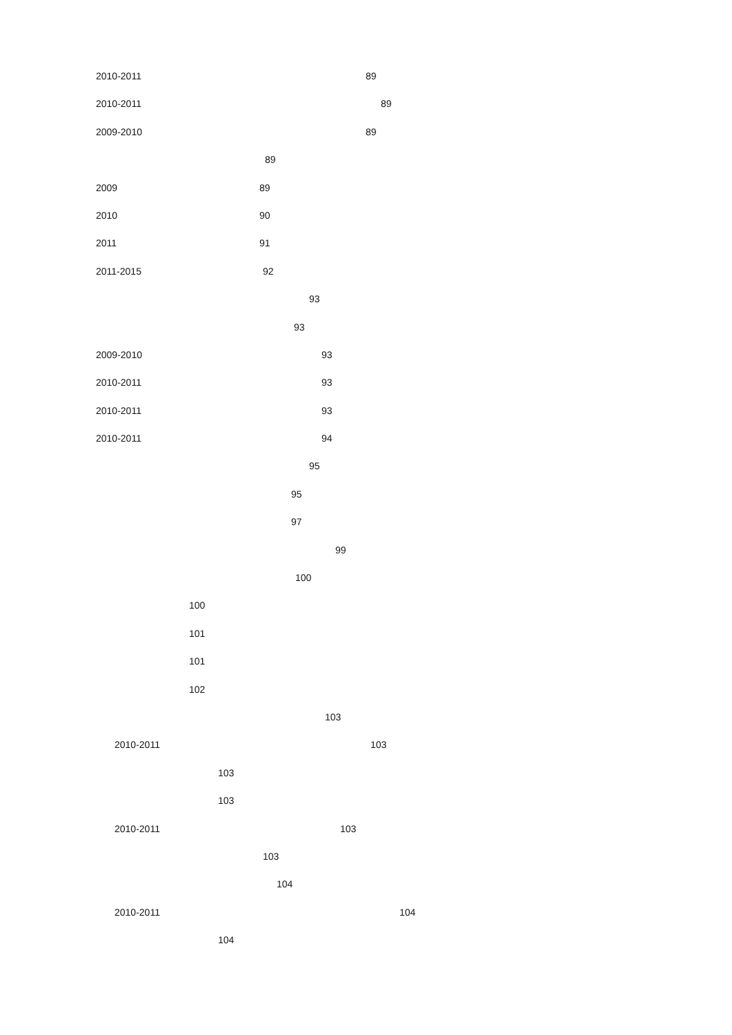2010-2011 89
2010-2011 89
2009-2010 89
89
2009 89
2010 90
2011 91
2011-2015 92
93
93
2009-2010 93
2010-2011 93
2010-2011 93
2010-2011 94
95
95
97
99
100
100
101
101
102
103
2010-2011 103
103
103
2010-2011 103
103
104
2010-2011 104
104